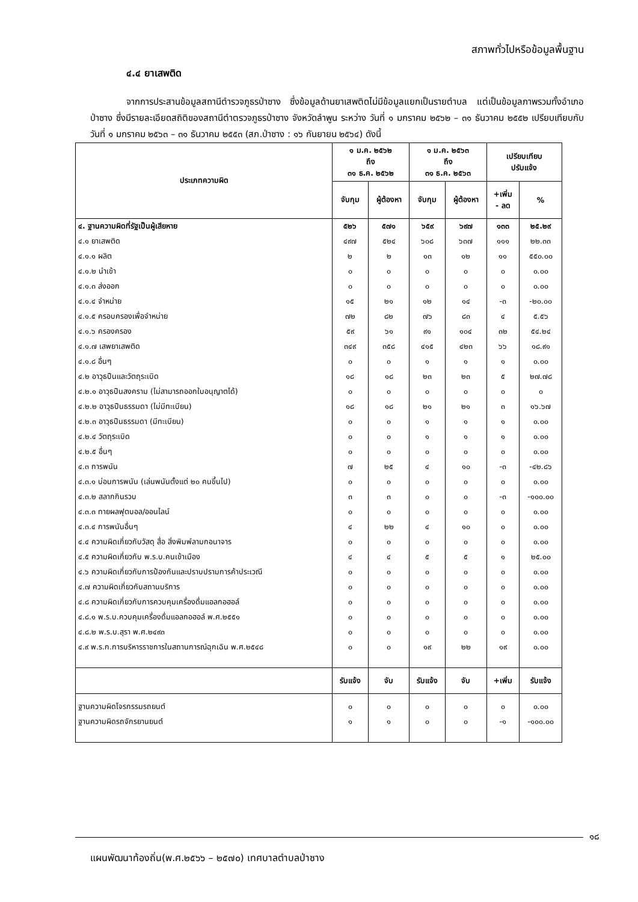สภาพทั่วไปหรือข้อมูลพื้นฐาน
๔.๔ ยาเสพติด
จากการประสานข้อมูลสถานีตำรวจภูธรป่าซาง ซึ่งข้อมูลด้านยาเสพติดไม่มีข้อมูลแยกเป็นรายตำบล แต่เป็นข้อมูลภาพรวมทั้งอำเภอป่าซาง ซึ่งมีรายละเอียดสถิติของสถานีตำตรวจภูธรป่าซาง จังหวัดลำพูน ระหว่าง วันที่ ๑ มกราคม ๒๕๖๒ – ๓๑ ธันวาคม ๒๕๕๒ เปรียบเทียบกับวันที่ ๑ มกราคม ๒๕๖๓ – ๓๑ ธันวาคม ๒๕๕๓ (สภ.ป่าซาง : ๑๖ กันยายน ๒๕๖๔) ดังนี้
| ประเภทความผิด | ๑ ม.ค. ๒๕๖๒ ถึง ๓๑ ธ.ค. ๒๕๖๒ | | ๑ ม.ค. ๒๕๖๓ ถึง ๓๑ ธ.ค. ๒๕๖๓ | | เปรียบเทียบ ปรับแจ้ง | |
| --- | --- | --- | --- | --- | --- | --- |
| | จับกุม | ผู้ต้องหา | จับกุม | ผู้ต้องหา | +เพิ่ม - ลด | % |
| ๔. ฐานความผิดที่รัฐเป็นผู้เสียหาย | ๕๒๖ | ๕๗๑ | ๖๕๙ | ๖๙๗ | ๑๓๓ | ๒๕.๒๙ |
| ๔.๑ ยาเสพติด | ๔๙๗ | ๕๒๔ | ๖๐๘ | ๖๓๗ | ๑๑๑ | ๒๒.๓๓ |
| ๔.๑.๑ ผลิต | ๒ | ๒ | ๑๓ | ๑๒ | ๑๑ | ๕๕๐.๐๐ |
| ๔.๑.๒ นำเข้า | ๐ | ๐ | ๐ | ๐ | ๐ | ๐.๐๐ |
| ๔.๑.๓ ส่งออก | ๐ | ๐ | ๐ | ๐ | ๐ | ๐.๐๐ |
| ๔.๑.๔ จำหน่าย | ๑๕ | ๒๑ | ๑๒ | ๑๔ | -๓ | -๒๐.๐๐ |
| ๔.๑.๕ ครอบครองเพื่อจำหน่าย | ๗๒ | ๘๒ | ๗๖ | ๘๓ | ๔ | ๕.๕๖ |
| ๔.๑.๖ ครองครอง | ๕๙ | ๖๑ | ๙๑ | ๑๐๔ | ๓๒ | ๕๔.๒๔ |
| ๔.๑.๗ เสพยาเสพติด | ๓๔๙ | ๓๕๘ | ๔๑๕ | ๔๒๓ | ๖๖ | ๑๘.๙๑ |
| ๔.๑.๘ อื่นๆ | ๐ | ๐ | ๑ | ๑ | ๑ | ๐.๐๐ |
| ๔.๒ อาวุธปืนและวัตถุระเบิด | ๑๘ | ๑๘ | ๒๓ | ๒๓ | ๕ | ๒๗.๗๘ |
| ๔.๒.๑ อาวุธปืนสงคราม (ไม่สามารถออกใบอนุญาตได้) | ๐ | ๐ | ๐ | ๐ | ๐ | ๐ |
| ๔.๒.๒ อาวุธปืนธรรมดา (ไม่มีทะเบียน) | ๑๘ | ๑๘ | ๒๑ | ๒๑ | ๓ | ๑๖.๖๗ |
| ๔.๒.๓ อาวุธปืนธรรมดา (มีทะเบียน) | ๐ | ๐ | ๑ | ๑ | ๑ | ๐.๐๐ |
| ๔.๒.๔ วัตถุระเบิด | ๐ | ๐ | ๑ | ๑ | ๑ | ๐.๐๐ |
| ๔.๒.๕ อื่นๆ | ๐ | ๐ | ๐ | ๐ | ๐ | ๐.๐๐ |
| ๔.๓ การพนัน | ๗ | ๒๕ | ๔ | ๑๐ | -๓ | -๔๒.๘๖ |
| ๔.๓.๑ บ่อนการพนัน (เล่นพนันตั้งแต่ ๒๐ คนขึ้นไป) | ๐ | ๐ | ๐ | ๐ | ๐ | ๐.๐๐ |
| ๔.๓.๒ สลากกินรวบ | ๓ | ๓ | ๐ | ๐ | -๓ | -๑๐๐.๐๐ |
| ๔.๓.๓ ทายผลฟุตบอล/ออนไลน์ | ๐ | ๐ | ๐ | ๐ | ๐ | ๐.๐๐ |
| ๔.๓.๔ การพนันอื่นๆ | ๔ | ๒๒ | ๔ | ๑๐ | ๐ | ๐.๐๐ |
| ๔.๔ ความผิดเกี่ยวกับวัสดุ สื่อ สิ่งพิมพ์ลามกอนาจาร | ๐ | ๐ | ๐ | ๐ | ๐ | ๐.๐๐ |
| ๔.๕ ความผิดเกี่ยวกับ พ.ร.บ.คนเข้าเมือง | ๔ | ๔ | ๕ | ๕ | ๑ | ๒๕.๐๐ |
| ๔.๖ ความผิดเกี่ยวกับการป้องกันและปราบปรามการค้าประเวณี | ๐ | ๐ | ๐ | ๐ | ๐ | ๐.๐๐ |
| ๔.๗ ความผิดเกี่ยวกับสถานบริการ | ๐ | ๐ | ๐ | ๐ | ๐ | ๐.๐๐ |
| ๔.๘ ความผิดเกี่ยวกับการควบคุมเครื่องดื่มแอลกอฮอล์ | ๐ | ๐ | ๐ | ๐ | ๐ | ๐.๐๐ |
| ๔.๘.๑ พ.ร.บ.ควบคุมเครื่องดื่มแอลกอฮอล์ พ.ศ.๒๕๕๑ | ๐ | ๐ | ๐ | ๐ | ๐ | ๐.๐๐ |
| ๔.๘.๒ พ.ร.บ.สุรา พ.ศ.๒๔๙๓ | ๐ | ๐ | ๐ | ๐ | ๐ | ๐.๐๐ |
| ๔.๙ พ.ร.ก.การบริหารราชการในสถานการณ์ฉุกเฉิน พ.ศ.๒๕๔๘ | ๐ | ๐ | ๑๙ | ๒๒ | ๑๙ | ๐.๐๐ |
| | รับแจ้ง | จับ | รับแจ้ง | จับ | +เพิ่ม | รับแจ้ง |
| ฐานความผิดโจรกรรมรถยนต์ | ๐ | ๐ | ๐ | ๐ | ๐ | ๐.๐๐ |
| ฐานความผิดรถจักรยานยนต์ | ๑ | ๑ | ๐ | ๐ | -๑ | -๑๐๐.๐๐ |
๑๘
แผนพัฒนาท้องถิ่น(พ.ศ.๒๕๖๖ – ๒๕๗๐) เทศบาลตำบลป่าซาง